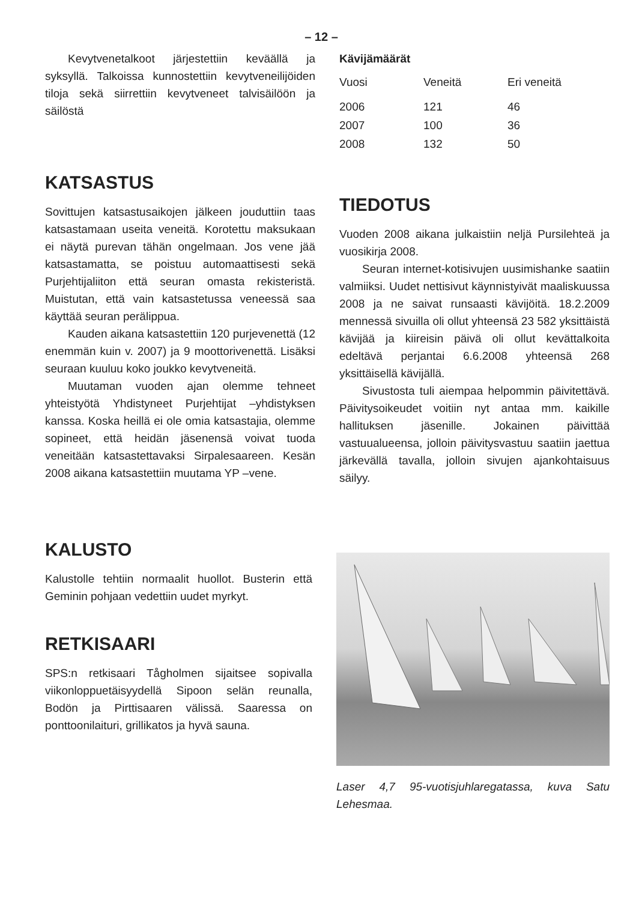– 12 –
Kevytvenetalkoot järjestettiin keväällä ja syksyllä. Talkoissa kunnostettiin kevytveneilijöiden tiloja sekä siirrettiin kevytveneet talvisäilöön ja säilöstä
KATSASTUS
Sovittujen katsastusaikojen jälkeen jouduttiin taas katsastamaan useita veneitä. Korotettu maksukaan ei näytä purevan tähän ongelmaan. Jos vene jää katsastamatta, se poistuu automaattisesti sekä Purjehtijaliiton että seuran omasta rekisteristä. Muistutan, että vain katsastetussa veneessä saa käyttää seuran perälippua.
Kauden aikana katsastettiin 120 purjevenettä (12 enemmän kuin v. 2007) ja 9 moottorivenettä. Lisäksi seuraan kuuluu koko joukko kevytveneitä.
Muutaman vuoden ajan olemme tehneet yhteistyötä Yhdistyneet Purjehtijat –yhdistyksen kanssa. Koska heillä ei ole omia katsastajia, olemme sopineet, että heidän jäsenensä voivat tuoda veneitään katsastettavaksi Sirpalesaareen. Kesän 2008 aikana katsastettiin muutama YP –vene.
Kävijämäärät
| Vuosi | Veneitä | Eri veneitä |
| --- | --- | --- |
| 2006 | 121 | 46 |
| 2007 | 100 | 36 |
| 2008 | 132 | 50 |
TIEDOTUS
Vuoden 2008 aikana julkaistiin neljä Pursilehteä ja vuosikirja 2008.
Seuran internet-kotisivujen uusimishanke saatiin valmiiksi. Uudet nettisivut käynnistyivät maaliskuussa 2008 ja ne saivat runsaasti kävijöitä. 18.2.2009 mennessä sivuilla oli ollut yhteensä 23 582 yksittäistä kävijää ja kiireisin päivä oli ollut kevättalkoita edeltävä perjantai 6.6.2008 yhteensä 268 yksittäisellä kävijällä.
Sivustosta tuli aiempaa helpommin päivitettävä. Päivitysoikeudet voitiin nyt antaa mm. kaikille hallituksen jäsenille. Jokainen päivittää vastuualueensa, jolloin päivitysvastuu saatiin jaettua järkevällä tavalla, jolloin sivujen ajankohtaisuus säilyy.
KALUSTO
Kalustolle tehtiin normaalit huollot. Busterin että Geminin pohjaan vedettiin uudet myrkyt.
RETKISAARI
SPS:n retkisaari Tågholmen sijaitsee sopivalla viikonloppuetäisyydellä Sipoon selän reunalla, Bodön ja Pirttisaaren välissä. Saaressa on ponttoonilaituri, grillikatos ja hyvä sauna.
Laser 4,7 95-vuotisjuhlaregatassa, kuva Satu Lehesmaa.